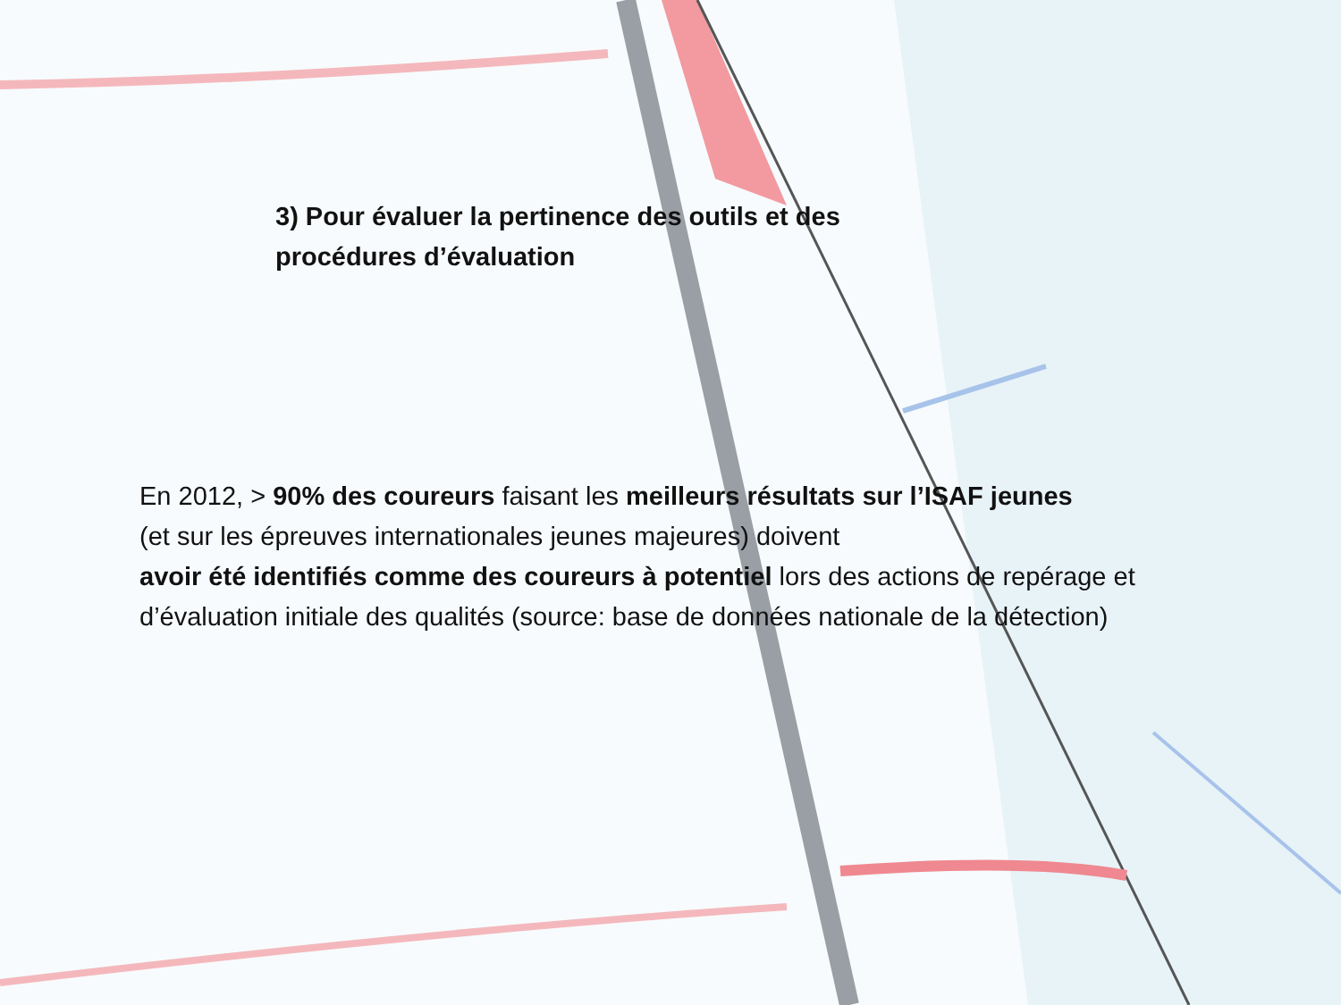3) Pour évaluer la pertinence des outils et des procédures d’évaluation
En 2012, > 90% des coureurs faisant les meilleurs résultats sur l’ISAF jeunes
(et sur les épreuves internationales jeunes majeures) doivent
avoir été identifiés comme des coureurs à potentiel lors des actions de repérage et d’évaluation initiale des qualités (source: base de données nationale de la détection)